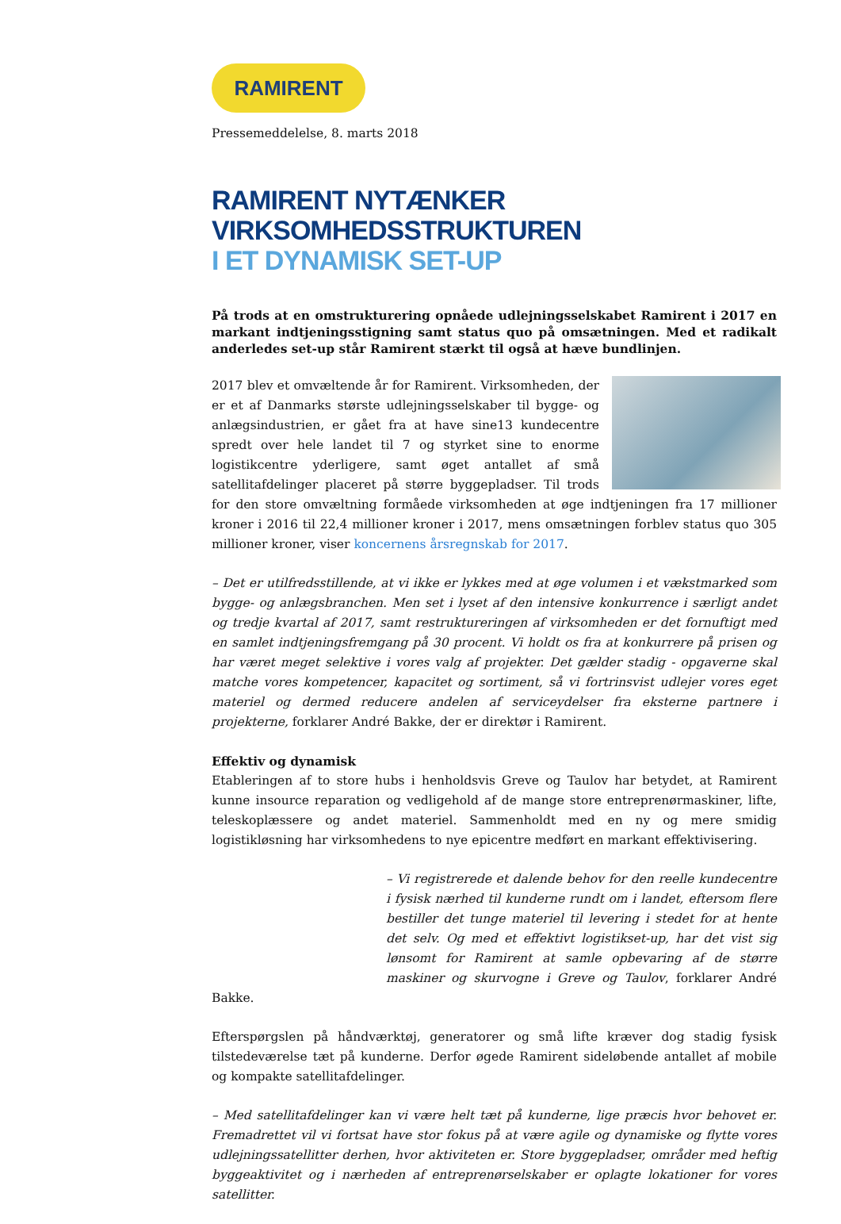RAMIRENT
Pressemeddelelse, 8. marts 2018
RAMIRENT NYTÆNKER VIRKSOMHEDSSTRUKTUREN
I ET DYNAMISK SET-UP
På trods at en omstrukturering opnåede udlejningsselskabet Ramirent i 2017 en markant indtjeningsstigning samt status quo på omsætningen. Med et radikalt anderledes set-up står Ramirent stærkt til også at hæve bundlinjen.
2017 blev et omvæltende år for Ramirent. Virksomheden, der er et af Danmarks største udlejningsselskaber til bygge- og anlægsindustrien, er gået fra at have sine13 kundecentre spredt over hele landet til 7 og styrket sine to enorme logistikcentre yderligere, samt øget antallet af små satellitafdelinger placeret på større byggepladser. Til trods for den store omvæltning formåede virksomheden at øge indtjeningen fra 17 millioner kroner i 2016 til 22,4 millioner kroner i 2017, mens omsætningen forblev status quo 305 millioner kroner, viser koncernens årsregnskab for 2017.
– Det er utilfredsstillende, at vi ikke er lykkes med at øge volumen i et vækstmarked som bygge- og anlægsbranchen. Men set i lyset af den intensive konkurrence i særligt andet og tredje kvartal af 2017, samt restruktureringen af virksomheden er det fornuftigt med en samlet indtjeningsfremgang på 30 procent. Vi holdt os fra at konkurrere på prisen og har været meget selektive i vores valg af projekter. Det gælder stadig - opgaverne skal matche vores kompetencer, kapacitet og sortiment, så vi fortrinsvist udlejer vores eget materiel og dermed reducere andelen af serviceydelser fra eksterne partnere i projekterne, forklarer André Bakke, der er direktør i Ramirent.
Effektiv og dynamisk
Etableringen af to store hubs i henholdsvis Greve og Taulov har betydet, at Ramirent kunne insource reparation og vedligehold af de mange store entreprenørmaskiner, lifte, teleskoplæssere og andet materiel. Sammenholdt med en ny og mere smidig logistikløsning har virksomhedens to nye epicentre medført en markant effektivisering.
– Vi registrerede et dalende behov for den reelle kundecentre i fysisk nærhed til kunderne rundt om i landet, eftersom flere bestiller det tunge materiel til levering i stedet for at hente det selv. Og med et effektivt logistikset-up, har det vist sig lønsomt for Ramirent at samle opbevaring af de større maskiner og skurvogne i Greve og Taulov, forklarer André Bakke.
Efterspørgslen på håndværktøj, generatorer og små lifte kræver dog stadig fysisk tilstedeværelse tæt på kunderne. Derfor øgede Ramirent sideløbende antallet af mobile og kompakte satellitafdelinger.
– Med satellitafdelinger kan vi være helt tæt på kunderne, lige præcis hvor behovet er. Fremadrettet vil vi fortsat have stor fokus på at være agile og dynamiske og flytte vores udlejningssatellitter derhen, hvor aktiviteten er. Store byggepladser, områder med heftig byggeaktivitet og i nærheden af entreprenørselskaber er oplagte lokationer for vores satellitter.